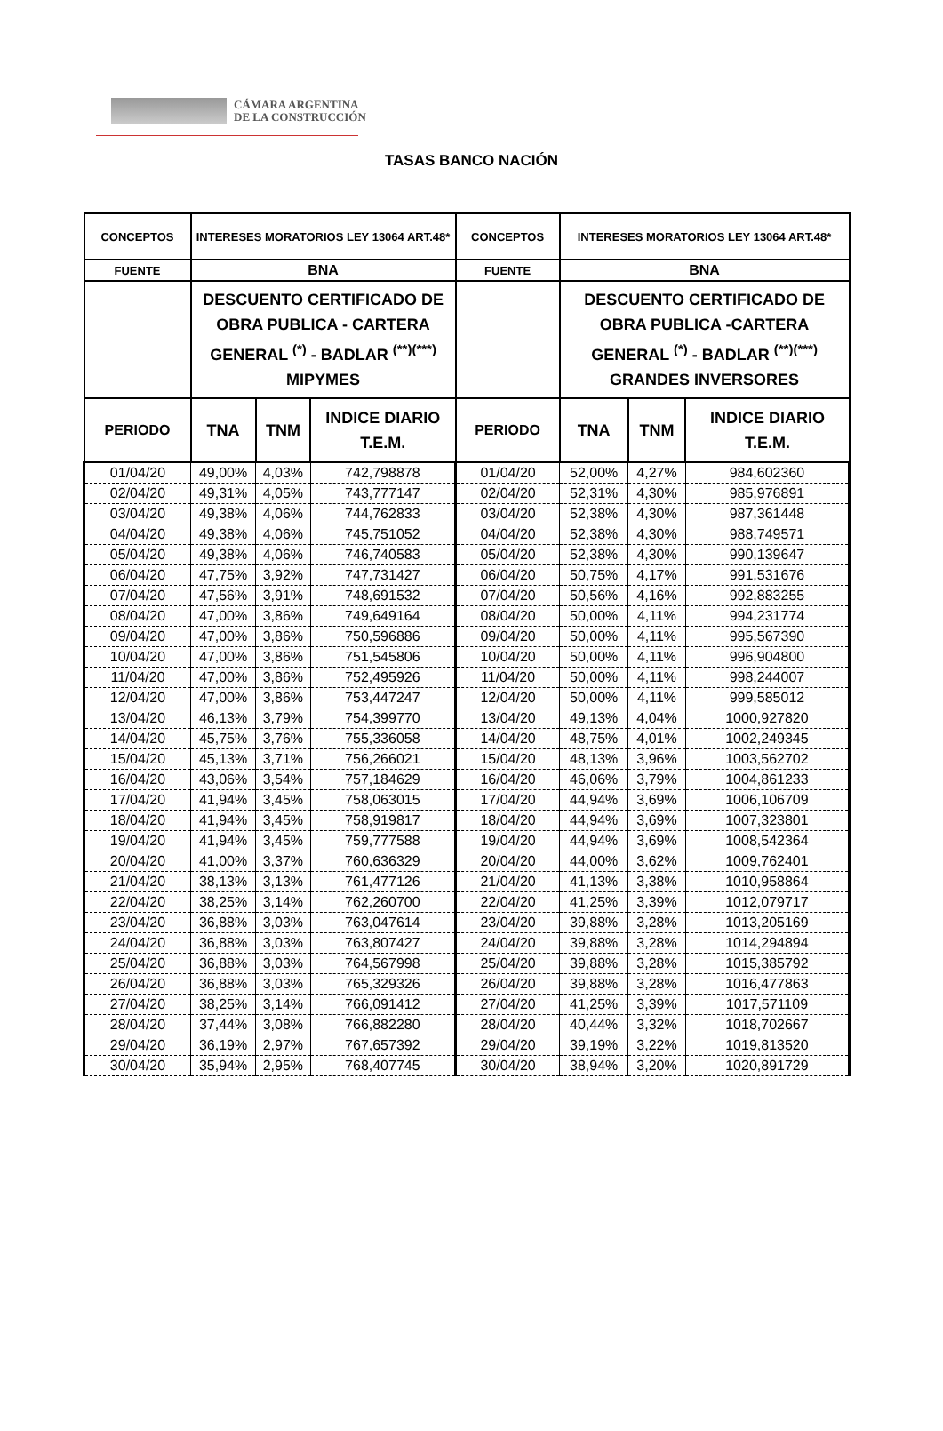CÁMARA ARGENTINA
DE LA CONSTRUCCIÓN
TASAS BANCO NACIÓN
| CONCEPTOS | INTERESES MORATORIOS LEY 13064 ART.48* | | | CONCEPTOS | INTERESES MORATORIOS LEY 13064 ART.48* | | |
| --- | --- | --- | --- | --- | --- | --- | --- |
| FUENTE | BNA | | | FUENTE | BNA | | |
| | DESCUENTO CERTIFICADO DE OBRA PUBLICA - CARTERA GENERAL <sup>(*)</sup> - BADLAR <sup>(**)(***)</sup> MIPYMES | | | | DESCUENTO CERTIFICADO DE OBRA PUBLICA -CARTERA GENERAL <sup>(*)</sup> - BADLAR <sup>(**)(***)</sup> GRANDES INVERSORES | | |
| PERIODO | TNA | TNM | INDICE DIARIO T.E.M. | PERIODO | TNA | TNM | INDICE DIARIO T.E.M. |
| 01/04/20 | 49,00% | 4,03% | 742,798878 | 01/04/20 | 52,00% | 4,27% | 984,602360 |
| 02/04/20 | 49,31% | 4,05% | 743,777147 | 02/04/20 | 52,31% | 4,30% | 985,976891 |
| 03/04/20 | 49,38% | 4,06% | 744,762833 | 03/04/20 | 52,38% | 4,30% | 987,361448 |
| 04/04/20 | 49,38% | 4,06% | 745,751052 | 04/04/20 | 52,38% | 4,30% | 988,749571 |
| 05/04/20 | 49,38% | 4,06% | 746,740583 | 05/04/20 | 52,38% | 4,30% | 990,139647 |
| 06/04/20 | 47,75% | 3,92% | 747,731427 | 06/04/20 | 50,75% | 4,17% | 991,531676 |
| 07/04/20 | 47,56% | 3,91% | 748,691532 | 07/04/20 | 50,56% | 4,16% | 992,883255 |
| 08/04/20 | 47,00% | 3,86% | 749,649164 | 08/04/20 | 50,00% | 4,11% | 994,231774 |
| 09/04/20 | 47,00% | 3,86% | 750,596886 | 09/04/20 | 50,00% | 4,11% | 995,567390 |
| 10/04/20 | 47,00% | 3,86% | 751,545806 | 10/04/20 | 50,00% | 4,11% | 996,904800 |
| 11/04/20 | 47,00% | 3,86% | 752,495926 | 11/04/20 | 50,00% | 4,11% | 998,244007 |
| 12/04/20 | 47,00% | 3,86% | 753,447247 | 12/04/20 | 50,00% | 4,11% | 999,585012 |
| 13/04/20 | 46,13% | 3,79% | 754,399770 | 13/04/20 | 49,13% | 4,04% | 1000,927820 |
| 14/04/20 | 45,75% | 3,76% | 755,336058 | 14/04/20 | 48,75% | 4,01% | 1002,249345 |
| 15/04/20 | 45,13% | 3,71% | 756,266021 | 15/04/20 | 48,13% | 3,96% | 1003,562702 |
| 16/04/20 | 43,06% | 3,54% | 757,184629 | 16/04/20 | 46,06% | 3,79% | 1004,861233 |
| 17/04/20 | 41,94% | 3,45% | 758,063015 | 17/04/20 | 44,94% | 3,69% | 1006,106709 |
| 18/04/20 | 41,94% | 3,45% | 758,919817 | 18/04/20 | 44,94% | 3,69% | 1007,323801 |
| 19/04/20 | 41,94% | 3,45% | 759,777588 | 19/04/20 | 44,94% | 3,69% | 1008,542364 |
| 20/04/20 | 41,00% | 3,37% | 760,636329 | 20/04/20 | 44,00% | 3,62% | 1009,762401 |
| 21/04/20 | 38,13% | 3,13% | 761,477126 | 21/04/20 | 41,13% | 3,38% | 1010,958864 |
| 22/04/20 | 38,25% | 3,14% | 762,260700 | 22/04/20 | 41,25% | 3,39% | 1012,079717 |
| 23/04/20 | 36,88% | 3,03% | 763,047614 | 23/04/20 | 39,88% | 3,28% | 1013,205169 |
| 24/04/20 | 36,88% | 3,03% | 763,807427 | 24/04/20 | 39,88% | 3,28% | 1014,294894 |
| 25/04/20 | 36,88% | 3,03% | 764,567998 | 25/04/20 | 39,88% | 3,28% | 1015,385792 |
| 26/04/20 | 36,88% | 3,03% | 765,329326 | 26/04/20 | 39,88% | 3,28% | 1016,477863 |
| 27/04/20 | 38,25% | 3,14% | 766,091412 | 27/04/20 | 41,25% | 3,39% | 1017,571109 |
| 28/04/20 | 37,44% | 3,08% | 766,882280 | 28/04/20 | 40,44% | 3,32% | 1018,702667 |
| 29/04/20 | 36,19% | 2,97% | 767,657392 | 29/04/20 | 39,19% | 3,22% | 1019,813520 |
| 30/04/20 | 35,94% | 2,95% | 768,407745 | 30/04/20 | 38,94% | 3,20% | 1020,891729 |